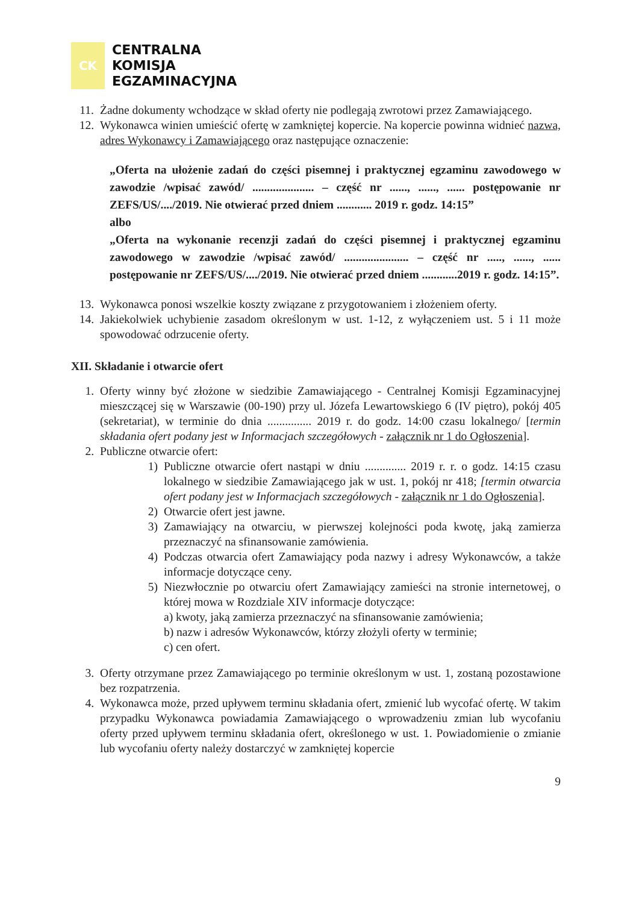CK
CENTRALNA
KOMISJA
EGZAMINACYJNA
11. Żadne dokumenty wchodzące w skład oferty nie podlegają zwrotowi przez Zamawiającego.
12. Wykonawca winien umieścić ofertę w zamkniętej kopercie. Na kopercie powinna widnieć nazwa, adres Wykonawcy i Zamawiającego oraz następujące oznaczenie:
„Oferta na ułożenie zadań do części pisemnej i praktycznej egzaminu zawodowego w zawodzie /wpisać zawód/ ..................... – część nr ......, ......, ...... postępowanie nr ZEFS/US/..../2019. Nie otwierać przed dniem ............ 2019 r. godz. 14:15”
albo
„Oferta na wykonanie recenzji zadań do części pisemnej i praktycznej egzaminu zawodowego w zawodzie /wpisać zawód/ ...................... – część nr ....., ......, ...... postępowanie nr ZEFS/US/..../2019. Nie otwierać przed dniem ............2019 r. godz. 14:15”.
13. Wykonawca ponosi wszelkie koszty związane z przygotowaniem i złożeniem oferty.
14. Jakiekolwiek uchybienie zasadom określonym w ust. 1-12, z wyłączeniem ust. 5 i 11 może spowodować odrzucenie oferty.
XII. Składanie i otwarcie ofert
1. Oferty winny być złożone w siedzibie Zamawiającego - Centralnej Komisji Egzaminacyjnej mieszczącej się w Warszawie (00-190) przy ul. Józefa Lewartowskiego 6 (IV piętro), pokój 405 (sekretariat), w terminie do dnia ............... 2019 r. do godz. 14:00 czasu lokalnego/ [termin składania ofert podany jest w Informacjach szczegółowych - załącznik nr 1 do Ogłoszenia].
2. Publiczne otwarcie ofert:
1) Publiczne otwarcie ofert nastąpi w dniu .............. 2019 r. r. o godz. 14:15 czasu lokalnego w siedzibie Zamawiającego jak w ust. 1, pokój nr 418; [termin otwarcia ofert podany jest w Informacjach szczegółowych - załącznik nr 1 do Ogłoszenia].
2) Otwarcie ofert jest jawne.
3) Zamawiający na otwarciu, w pierwszej kolejności poda kwotę, jaką zamierza przeznaczyć na sfinansowanie zamówienia.
4) Podczas otwarcia ofert Zamawiający poda nazwy i adresy Wykonawców, a także informacje dotyczące ceny.
5) Niezwłocznie po otwarciu ofert Zamawiający zamieści na stronie internetowej, o której mowa w Rozdziale XIV informacje dotyczące:
a) kwoty, jaką zamierza przeznaczyć na sfinansowanie zamówienia;
b) nazw i adresów Wykonawców, którzy złożyli oferty w terminie;
c) cen ofert.
3. Oferty otrzymane przez Zamawiającego po terminie określonym w ust. 1, zostaną pozostawione bez rozpatrzenia.
4. Wykonawca może, przed upływem terminu składania ofert, zmienić lub wycofać ofertę. W takim przypadku Wykonawca powiadamia Zamawiającego o wprowadzeniu zmian lub wycofaniu oferty przed upływem terminu składania ofert, określonego w ust. 1. Powiadomienie o zmianie lub wycofaniu oferty należy dostarczyć w zamkniętej kopercie
9